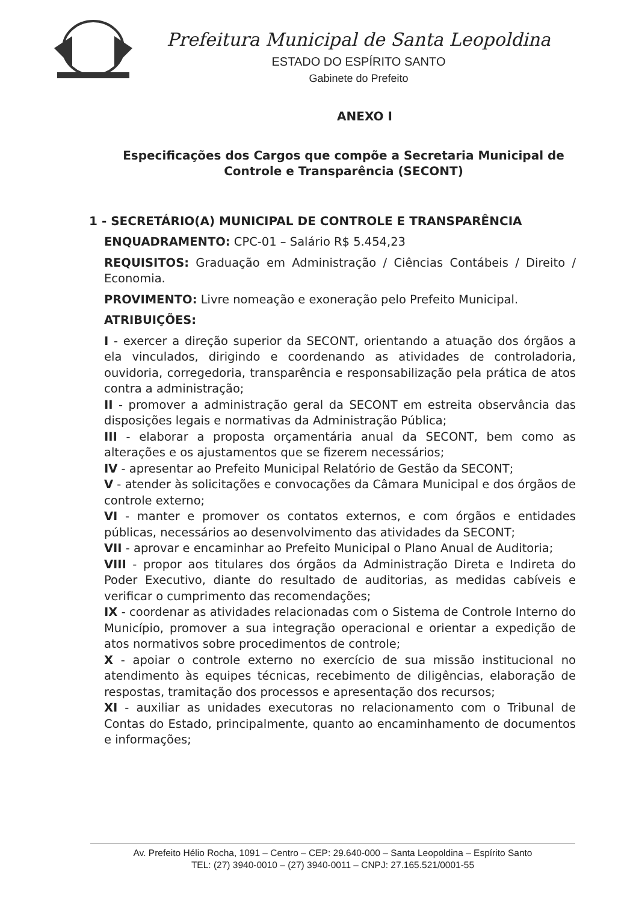Prefeitura Municipal de Santa Leopoldina
ESTADO DO ESPÍRITO SANTO
Gabinete do Prefeito
ANEXO I
Especificações dos Cargos que compõe a Secretaria Municipal de Controle e Transparência (SECONT)
1 - SECRETÁRIO(A) MUNICIPAL DE CONTROLE E TRANSPARÊNCIA
ENQUADRAMENTO: CPC-01 – Salário R$ 5.454,23
REQUISITOS: Graduação em Administração / Ciências Contábeis / Direito / Economia.
PROVIMENTO: Livre nomeação e exoneração pelo Prefeito Municipal.
ATRIBUIÇÕES:
I - exercer a direção superior da SECONT, orientando a atuação dos órgãos a ela vinculados, dirigindo e coordenando as atividades de controladoria, ouvidoria, corregedoria, transparência e responsabilização pela prática de atos contra a administração;
II - promover a administração geral da SECONT em estreita observância das disposições legais e normativas da Administração Pública;
III - elaborar a proposta orçamentária anual da SECONT, bem como as alterações e os ajustamentos que se fizerem necessários;
IV - apresentar ao Prefeito Municipal Relatório de Gestão da SECONT;
V - atender às solicitações e convocações da Câmara Municipal e dos órgãos de controle externo;
VI - manter e promover os contatos externos, e com órgãos e entidades públicas, necessários ao desenvolvimento das atividades da SECONT;
VII - aprovar e encaminhar ao Prefeito Municipal o Plano Anual de Auditoria;
VIII - propor aos titulares dos órgãos da Administração Direta e Indireta do Poder Executivo, diante do resultado de auditorias, as medidas cabíveis e verificar o cumprimento das recomendações;
IX - coordenar as atividades relacionadas com o Sistema de Controle Interno do Município, promover a sua integração operacional e orientar a expedição de atos normativos sobre procedimentos de controle;
X - apoiar o controle externo no exercício de sua missão institucional no atendimento às equipes técnicas, recebimento de diligências, elaboração de respostas, tramitação dos processos e apresentação dos recursos;
XI - auxiliar as unidades executoras no relacionamento com o Tribunal de Contas do Estado, principalmente, quanto ao encaminhamento de documentos e informações;
Av. Prefeito Hélio Rocha, 1091 – Centro – CEP: 29.640-000 – Santa Leopoldina – Espírito Santo
TEL: (27) 3940-0010 – (27) 3940-0011 – CNPJ: 27.165.521/0001-55